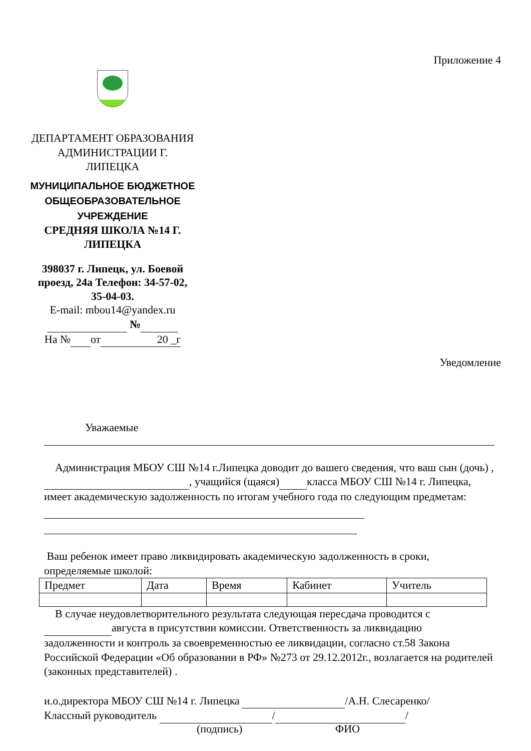Приложение 4
ДЕПАРТАМЕНТ ОБРАЗОВАНИЯ АДМИНИСТРАЦИИ Г. ЛИПЕЦКА
МУНИЦИПАЛЬНОЕ БЮДЖЕТНОЕ ОБЩЕОБРАЗОВАТЕЛЬНОЕ УЧРЕЖДЕНИЕ
СРЕДНЯЯ ШКОЛА №14 Г. ЛИПЕЦКА
398037 г. Липецк, ул. Боевой проезд, 24а Телефон: 34-57-02, 35-04-03.
E-mail: mbou14@yandex.ru
№
На № от 20 _г
Уведомление
Уважаемые
Администрация МБОУ СШ №14 г.Липецка доводит до вашего сведения, что ваш сын (дочь) , , учащийся (щаяся) класса МБОУ СШ №14 г. Липецка, имеет академическую задолженность по итогам учебного года по следующим предметам:
Ваш ребенок имеет право ликвидировать академическую задолженность в сроки, определяемые школой:
| Предмет | Дата | Время | Кабинет | Учитель |
В случае неудовлетворительного результата следующая пересдача проводится с августа в присутствии комиссии. Ответственность за ликвидацию задолженности и контроль за своевременностью ее ликвидации, согласно ст.58 Закона Российской Федерации «Об образовании в РФ» №273 от 29.12.2012г., возлагается на родителей (законных представителей) .
и.о.директора МБОУ СШ №14 г. Липецка /А.Н. Слесаренко/
Классный руководитель / /
(подпись) ФИО